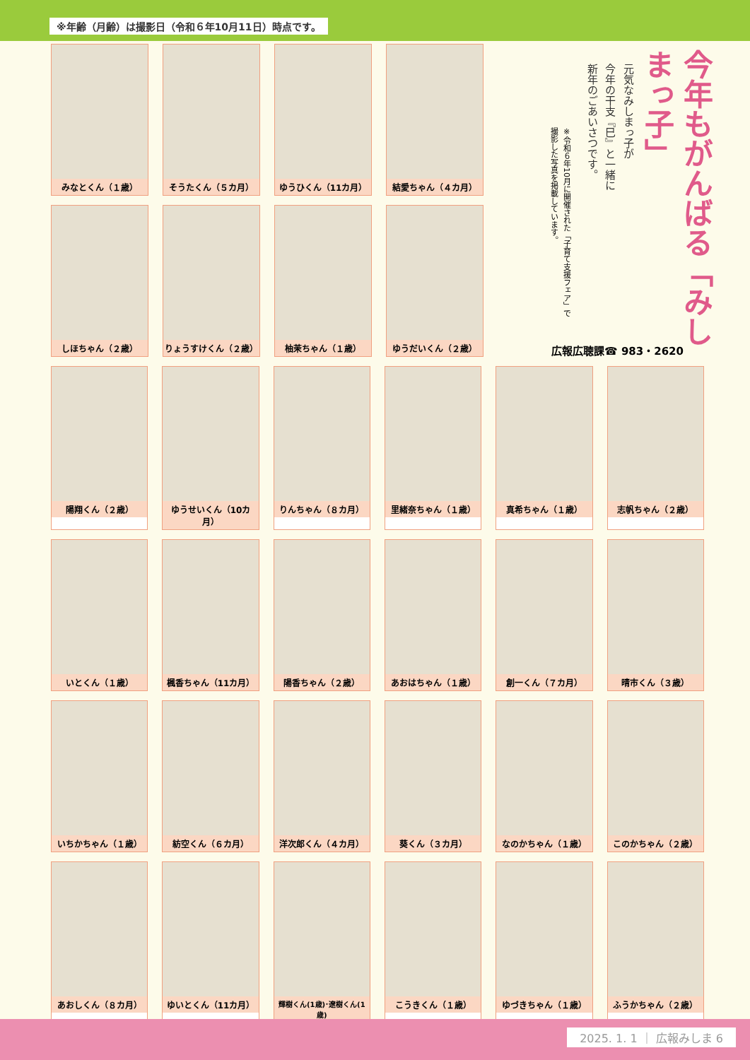※年齢（月齢）は撮影日（令和６年10月11日）時点です。
今年もがんばる「みしまっ子」
元気なみしまっ子が
今年の干支『巳』と一緒に
新年のごあいさつです。
※令和６年10月に開催された「子育て支援フェア」で
撮影した写真を掲載しています。
広報広聴課☎ 983・2620
みなとくん（１歳）
そうたくん（５カ月）
ゆうひくん（11カ月）
結愛ちゃん（４カ月）
しほちゃん（２歳）
りょうすけくん（２歳）
柚茉ちゃん（１歳）
ゆうだいくん（２歳）
陽翔くん（２歳） ゆうせいくん（10カ月）
りんちゃん（８カ月）
里緒奈ちゃん（１歳）
真希ちゃん（１歳）
志帆ちゃん（２歳）
いとくん（１歳） 楓香ちゃん（11カ月）
陽香ちゃん（２歳）
あおはちゃん（１歳）
創一くん（７カ月）
晴市くん（３歳）
いちかちゃん（１歳）
紡空くん（６カ月）
洋次郎くん（４カ月）
葵くん（３カ月） なのかちゃん（１歳）
このかちゃん（２歳）
あおしくん（８カ月）
ゆいとくん（11カ月）
輝樹くん(1歳)･遼樹くん(1歳)
こうきくん（１歳）
ゆづきちゃん（１歳）
ふうかちゃん（２歳）
2025. 1. 1 ｜ 広報みしま 6